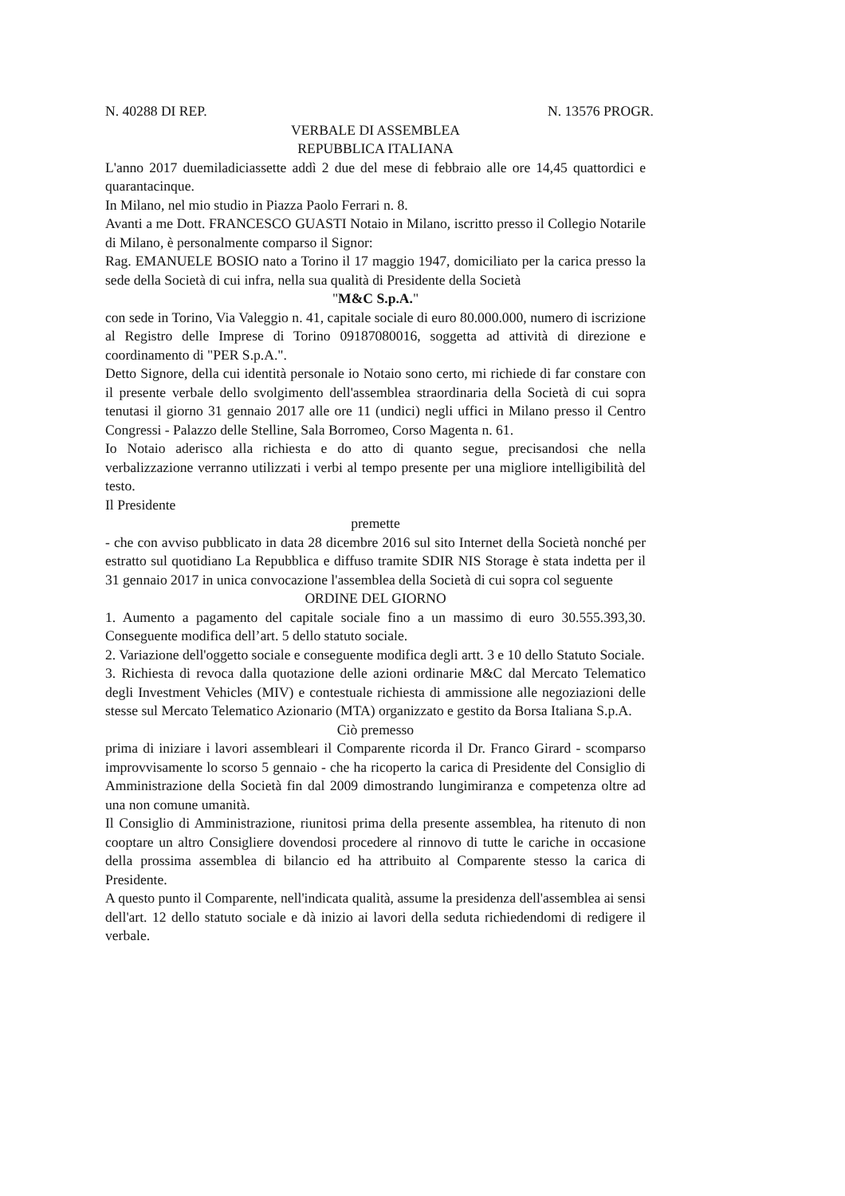N. 40288 DI REP. N. 13576 PROGR.
VERBALE DI ASSEMBLEA
REPUBBLICA ITALIANA
L'anno 2017 duemiladiciassette addì 2 due del mese di febbraio alle ore 14,45 quattordici e quarantacinque.
In Milano, nel mio studio in Piazza Paolo Ferrari n. 8.
Avanti a me Dott. FRANCESCO GUASTI Notaio in Milano, iscritto presso il Collegio Notarile di Milano, è personalmente comparso il Signor:
Rag. EMANUELE BOSIO nato a Torino il 17 maggio 1947, domiciliato per la carica presso la sede della Società di cui infra, nella sua qualità di Presidente della Società
"M&C S.p.A."
con sede in Torino, Via Valeggio n. 41, capitale sociale di euro 80.000.000, numero di iscrizione al Registro delle Imprese di Torino 09187080016, soggetta ad attività di direzione e coordinamento di "PER S.p.A.".
Detto Signore, della cui identità personale io Notaio sono certo, mi richiede di far constare con il presente verbale dello svolgimento dell'assemblea straordinaria della Società di cui sopra tenutasi il giorno 31 gennaio 2017 alle ore 11 (undici) negli uffici in Milano presso il Centro Congressi - Palazzo delle Stelline, Sala Borromeo, Corso Magenta n. 61.
Io Notaio aderisco alla richiesta e do atto di quanto segue, precisandosi che nella verbalizzazione verranno utilizzati i verbi al tempo presente per una migliore intelligibilità del testo.
Il Presidente
premette
- che con avviso pubblicato in data 28 dicembre 2016 sul sito Internet della Società nonché per estratto sul quotidiano La Repubblica e diffuso tramite SDIR NIS Storage è stata indetta per il 31 gennaio 2017 in unica convocazione l'assemblea della Società di cui sopra col seguente
ORDINE DEL GIORNO
1. Aumento a pagamento del capitale sociale fino a un massimo di euro 30.555.393,30. Conseguente modifica dell’art. 5 dello statuto sociale.
2. Variazione dell'oggetto sociale e conseguente modifica degli artt. 3 e 10 dello Statuto Sociale.
3. Richiesta di revoca dalla quotazione delle azioni ordinarie M&C dal Mercato Telematico degli Investment Vehicles (MIV) e contestuale richiesta di ammissione alle negoziazioni delle stesse sul Mercato Telematico Azionario (MTA) organizzato e gestito da Borsa Italiana S.p.A.
Ciò premesso
prima di iniziare i lavori assembleari il Comparente ricorda il Dr. Franco Girard - scomparso improvvisamente lo scorso 5 gennaio - che ha ricoperto la carica di Presidente del Consiglio di Amministrazione della Società fin dal 2009 dimostrando lungimiranza e competenza oltre ad una non comune umanità.
Il Consiglio di Amministrazione, riunitosi prima della presente assemblea, ha ritenuto di non cooptare un altro Consigliere dovendosi procedere al rinnovo di tutte le cariche in occasione della prossima assemblea di bilancio ed ha attribuito al Comparente stesso la carica di Presidente.
A questo punto il Comparente, nell'indicata qualità, assume la presidenza dell'assemblea ai sensi dell'art. 12 dello statuto sociale e dà inizio ai lavori della seduta richiedendomi di redigere il verbale.